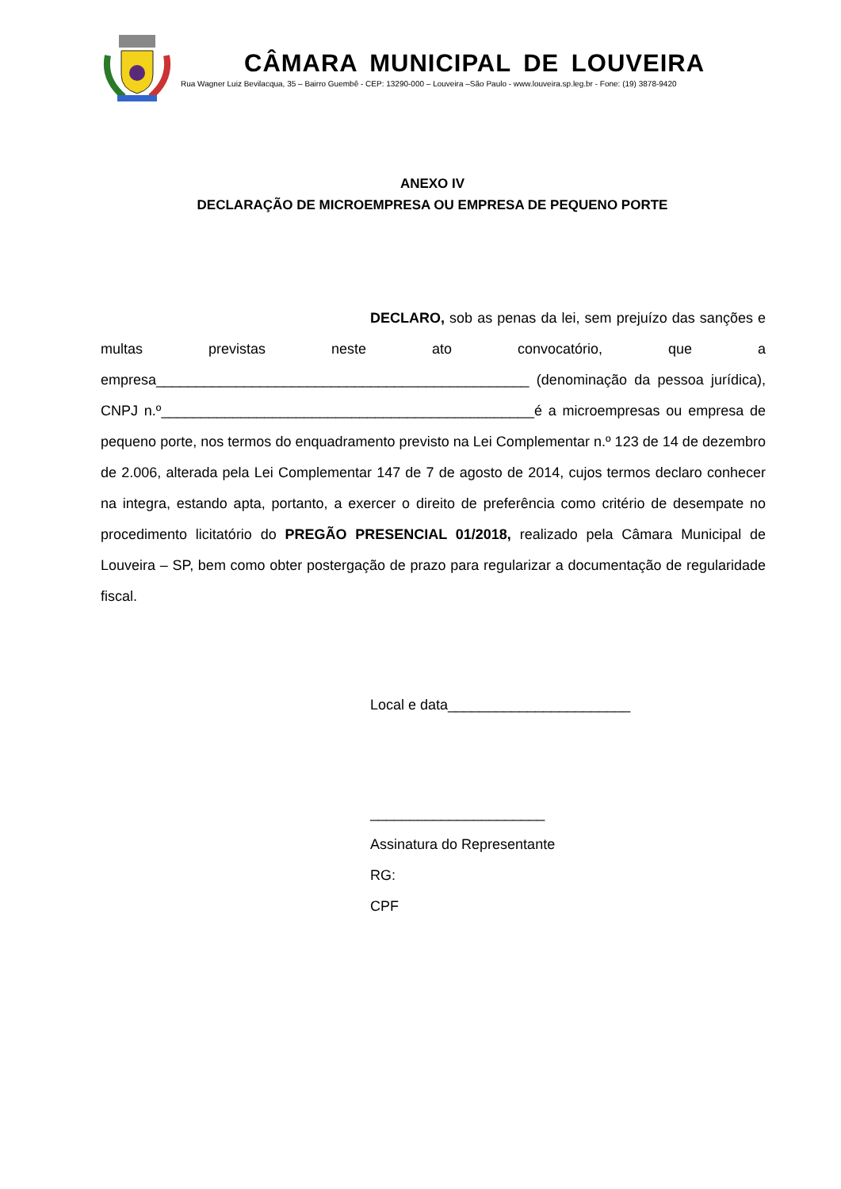CÂMARA MUNICIPAL DE LOUVEIRA
Rua Wagner Luiz Bevilacqua, 35 – Bairro Guembê - CEP: 13290-000 – Louveira –São Paulo - www.louveira.sp.leg.br - Fone: (19) 3878-9420
ANEXO IV
DECLARAÇÃO DE MICROEMPRESA OU EMPRESA DE PEQUENO PORTE
DECLARO, sob as penas da lei, sem prejuízo das sanções e multas previstas neste ato convocatório, que a empresa_______________________________________________ (denominação da pessoa jurídica), CNPJ n.º_______________________________________________é a microempresas ou empresa de pequeno porte, nos termos do enquadramento previsto na Lei Complementar n.º 123 de 14 de dezembro de 2.006, alterada pela Lei Complementar 147 de 7 de agosto de 2014, cujos termos declaro conhecer na integra, estando apta, portanto, a exercer o direito de preferência como critério de desempate no procedimento licitatório do PREGÃO PRESENCIAL 01/2018, realizado pela Câmara Municipal de Louveira – SP, bem como obter postergação de prazo para regularizar a documentação de regularidade fiscal.
Local e data_______________________
______________________
Assinatura do Representante
RG:
CPF